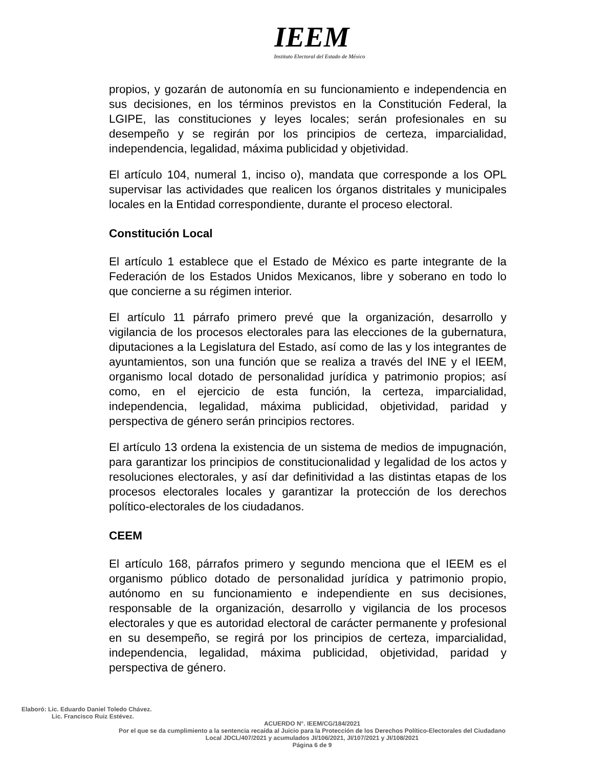IEEM
Instituto Electoral del Estado de México
propios, y gozarán de autonomía en su funcionamiento e independencia en sus decisiones, en los términos previstos en la Constitución Federal, la LGIPE, las constituciones y leyes locales; serán profesionales en su desempeño y se regirán por los principios de certeza, imparcialidad, independencia, legalidad, máxima publicidad y objetividad.
El artículo 104, numeral 1, inciso o), mandata que corresponde a los OPL supervisar las actividades que realicen los órganos distritales y municipales locales en la Entidad correspondiente, durante el proceso electoral.
Constitución Local
El artículo 1 establece que el Estado de México es parte integrante de la Federación de los Estados Unidos Mexicanos, libre y soberano en todo lo que concierne a su régimen interior.
El artículo 11 párrafo primero prevé que la organización, desarrollo y vigilancia de los procesos electorales para las elecciones de la gubernatura, diputaciones a la Legislatura del Estado, así como de las y los integrantes de ayuntamientos, son una función que se realiza a través del INE y el IEEM, organismo local dotado de personalidad jurídica y patrimonio propios; así como, en el ejercicio de esta función, la certeza, imparcialidad, independencia, legalidad, máxima publicidad, objetividad, paridad y perspectiva de género serán principios rectores.
El artículo 13 ordena la existencia de un sistema de medios de impugnación, para garantizar los principios de constitucionalidad y legalidad de los actos y resoluciones electorales, y así dar definitividad a las distintas etapas de los procesos electorales locales y garantizar la protección de los derechos político-electorales de los ciudadanos.
CEEM
El artículo 168, párrafos primero y segundo menciona que el IEEM es el organismo público dotado de personalidad jurídica y patrimonio propio, autónomo en su funcionamiento e independiente en sus decisiones, responsable de la organización, desarrollo y vigilancia de los procesos electorales y que es autoridad electoral de carácter permanente y profesional en su desempeño, se regirá por los principios de certeza, imparcialidad, independencia, legalidad, máxima publicidad, objetividad, paridad y perspectiva de género.
Elaboró: Lic. Eduardo Daniel Toledo Chávez.
Lic. Francisco Ruiz Estévez.
ACUERDO N°. IEEM/CG/184/2021
Por el que se da cumplimiento a la sentencia recaída al Juicio para la Protección de los Derechos Político-Electorales del Ciudadano Local JDCL/407/2021 y acumulados JI/106/2021, JI/107/2021 y JI/108/2021
Página 6 de 9